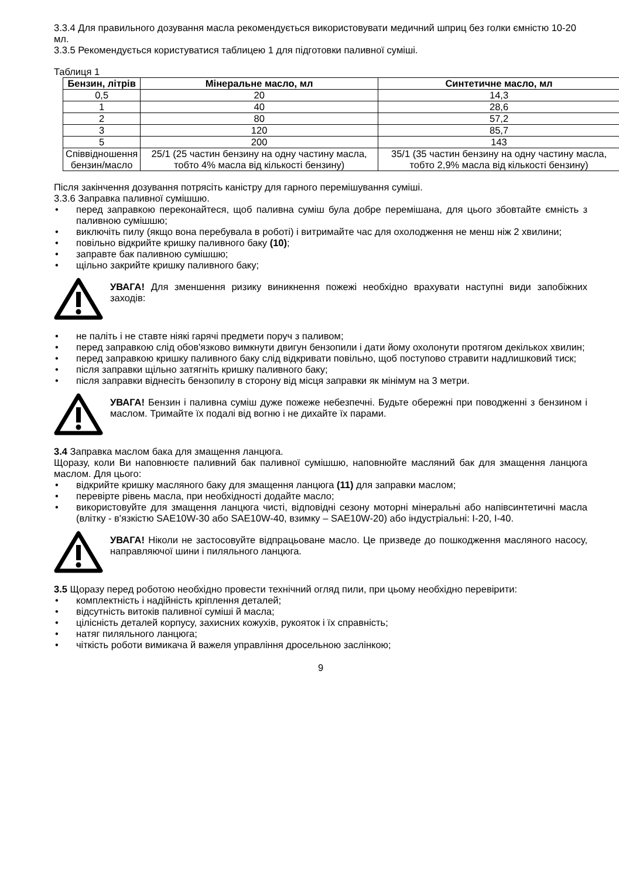3.3.4 Для правильного дозування масла рекомендується використовувати медичний шприц без голки ємністю 10-20 мл.
3.3.5 Рекомендується користуватися таблицею 1 для підготовки паливної суміші.
Таблиця 1
| Бензин, літрів | Мінеральне масло, мл | Синтетичне масло, мл |
| --- | --- | --- |
| 0,5 | 20 | 14,3 |
| 1 | 40 | 28,6 |
| 2 | 80 | 57,2 |
| 3 | 120 | 85,7 |
| 5 | 200 | 143 |
| Співвідношення бензин/масло | 25/1 (25 частин бензину на одну частину масла, тобто 4% масла від кількості бензину) | 35/1 (35 частин бензину на одну частину масла, тобто 2,9% масла від кількості бензину) |
Після закінчення дозування потрясіть каністру для гарного перемішування суміші.
3.3.6 Заправка паливної сумішшю.
• перед заправкою переконайтеся, щоб паливна суміш була добре перемішана, для цього збовтайте ємність з паливною сумішшю;
• виключіть пилу (якщо вона перебувала в роботі) і витримайте час для охолодження не менш ніж 2 хвилини;
• повільно відкрийте кришку паливного баку (10);
• заправте бак паливною сумішшю;
• щільно закрийте кришку паливного баку;
УВАГА! Для зменшення ризику виникнення пожежі необхідно врахувати наступні види запобіжних заходів:
• не паліть і не ставте ніякі гарячі предмети поруч з паливом;
• перед заправкою слід обов'язково вимкнути двигун бензопили і дати йому охолонути протягом декількох хвилин;
• перед заправкою кришку паливного баку слід відкривати повільно, щоб поступово стравити надлишковий тиск;
• після заправки щільно затягніть кришку паливного баку;
• після заправки віднесіть бензопилу в сторону від місця заправки як мінімум на 3 метри.
УВАГА! Бензин і паливна суміш дуже пожеже небезпечні. Будьте обережні при поводженні з бензином і маслом. Тримайте їх подалі від вогню і не дихайте їх парами.
3.4 Заправка маслом бака для змащення ланцюга.
Щоразу, коли Ви наповнюєте паливний бак паливної сумішшю, наповнюйте масляний бак для змащення ланцюга маслом. Для цього:
• відкрийте кришку масляного баку для змащення ланцюга (11) для заправки маслом;
• перевірте рівень масла, при необхідності додайте масло;
• використовуйте для змащення ланцюга чисті, відповідні сезону моторні мінеральні або напівсинтетичні масла (влітку - в'язкістю SAE10W-30 або SAE10W-40, взимку – SAE10W-20) або індустріальні: І-20, І-40.
УВАГА! Ніколи не застосовуйте відпрацьоване масло. Це призведе до пошкодження масляного насосу, направляючої шини і пиляльного ланцюга.
3.5 Щоразу перед роботою необхідно провести технічний огляд пили, при цьому необхідно перевірити:
• комплектність і надійність кріплення деталей;
• відсутність витоків паливної суміші й масла;
• цілісність деталей корпусу, захисних кожухів, рукояток і їх справність;
• натяг пиляльного ланцюга;
• чіткість роботи вимикача й важеля управління дросельною заслінкою;
9